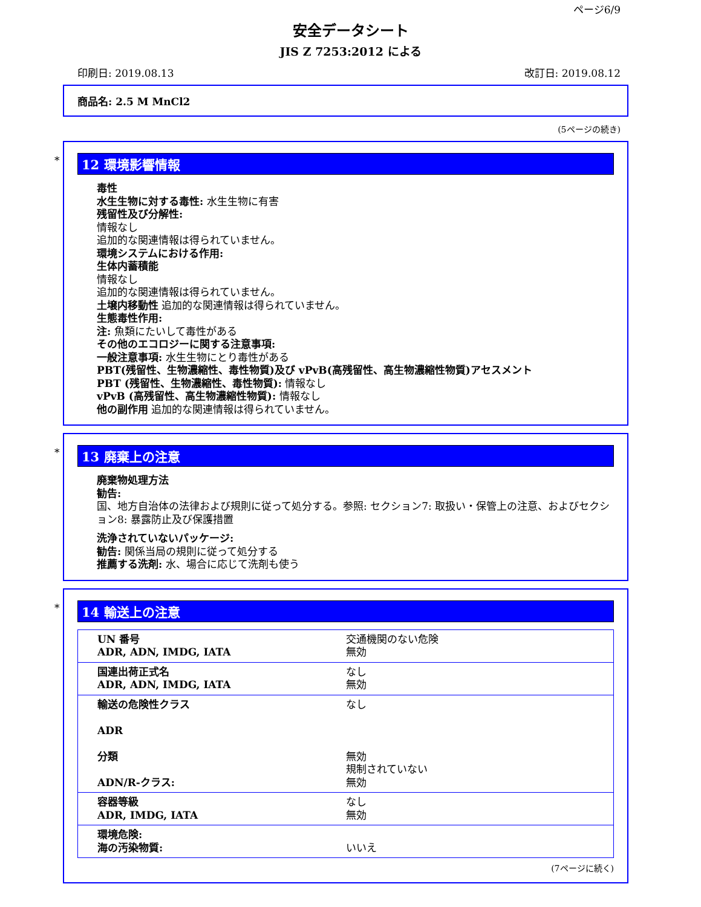ページ6/9
安全データシート
JIS Z 7253:2012 による
印刷日: 2019.08.13 改訂日: 2019.08.12
商品名: 2.5 M MnCl2
(5ページの続き)
*
12 環境影響情報
毒性
水生生物に対する毒性: 水生生物に有害
残留性及び分解性:
情報なし
追加的な関連情報は得られていません。
環境システムにおける作用:
生体内蓄積能
情報なし
追加的な関連情報は得られていません。
土壌内移動性 追加的な関連情報は得られていません。
生態毒性作用:
注: 魚類にたいして毒性がある
その他のエコロジーに関する注意事項:
一般注意事項: 水生生物にとり毒性がある
PBT(残留性、生物濃縮性、毒性物質)及び vPvB(高残留性、高生物濃縮性物質)アセスメント
PBT (残留性、生物濃縮性、毒性物質): 情報なし
vPvB (高残留性、高生物濃縮性物質): 情報なし
他の副作用 追加的な関連情報は得られていません。
*
13 廃棄上の注意
廃棄物処理方法
勧告:
国、地方自治体の法律および規則に従って処分する。参照: セクション7: 取扱い・保管上の注意、およびセクション8: 暴露防止及び保護措置
洗浄されていないパッケージ:
勧告: 関係当局の規則に従って処分する
推薦する洗剤: 水、場合に応じて洗剤も使う
*
14 輸送上の注意
| UN 番号 ADR, ADN, IMDG, IATA | 交通機関のない危険 無効 |
| 国連出荷正式名 ADR, ADN, IMDG, IATA | なし 無効 |
| 輸送の危険性クラス ADR 分類 ADN/R-クラス: | なし 無効 規制されていない 無効 |
| 容器等級 ADR, IMDG, IATA | なし 無効 |
| 環境危険: 海の汚染物質: | いいえ |
(7ページに続く)